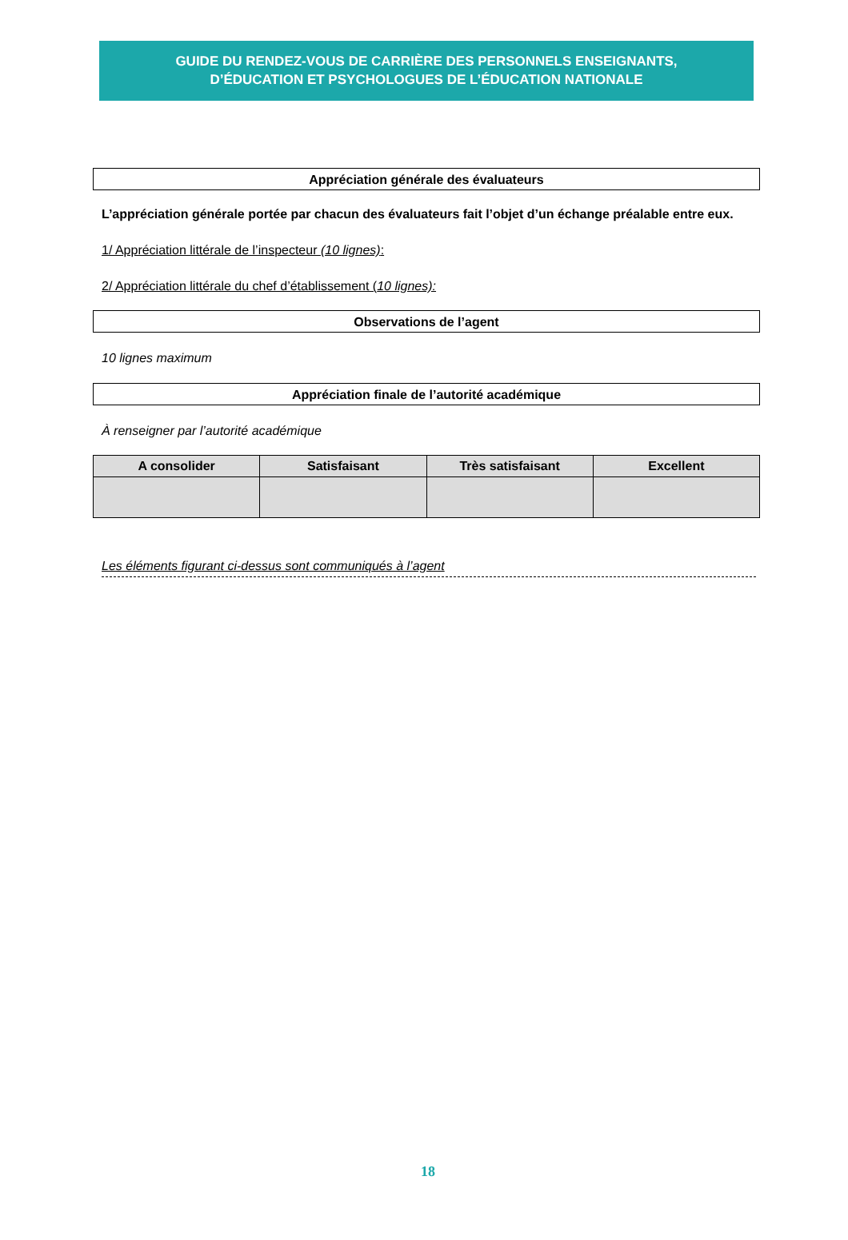GUIDE DU RENDEZ-VOUS DE CARRIÈRE DES PERSONNELS ENSEIGNANTS,
D’ÉDUCATION ET PSYCHOLOGUES DE L’ÉDUCATION NATIONALE
Appréciation générale des évaluateurs
L’appréciation générale portée par chacun des évaluateurs fait l’objet d’un échange préalable entre eux.
1/ Appréciation littérale de l’inspecteur (10 lignes):
2/ Appréciation littérale du chef d’établissement (10 lignes):
Observations de l’agent
10 lignes maximum
Appréciation finale de l’autorité académique
À renseigner par l’autorité académique
| A consolider | Satisfaisant | Très satisfaisant | Excellent |
| --- | --- | --- | --- |
Les éléments figurant ci-dessus sont communiqués à l’agent
18